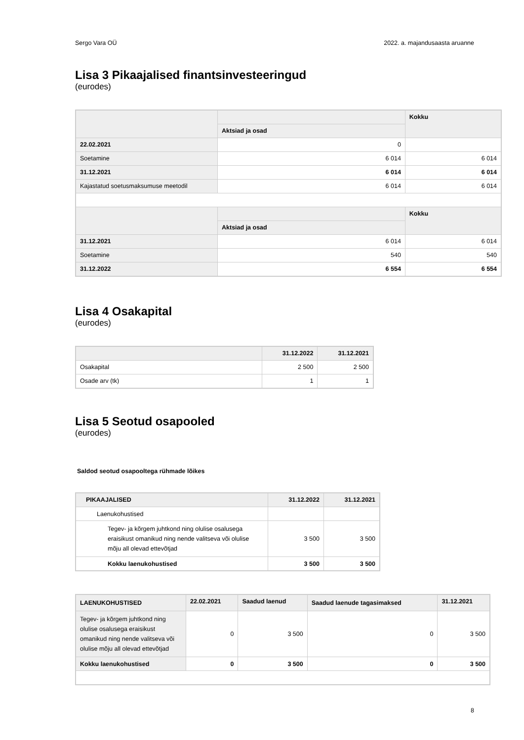Sergo Vara OÜ 2022. a. majandusaasta aruanne
Lisa 3 Pikaajalised finantsinvesteeringud
(eurodes)
| | | Kokku |
| --- | --- | --- |
| | Aktsiad ja osad | |
| 22.02.2021 | 0 | |
| Soetamine | 6 014 | 6 014 |
| 31.12.2021 | 6 014 | 6 014 |
| Kajastatud soetusmaksumuse meetodil | 6 014 | 6 014 |
| | | Kokku |
| | Aktsiad ja osad | |
| 31.12.2021 | 6 014 | 6 014 |
| Soetamine | 540 | 540 |
| 31.12.2022 | 6 554 | 6 554 |
Lisa 4 Osakapital
(eurodes)
| | 31.12.2022 | 31.12.2021 |
| --- | --- | --- |
| Osakapital | 2 500 | 2 500 |
| Osade arv (tk) | 1 | 1 |
Lisa 5 Seotud osapooled
(eurodes)
Saldod seotud osapooltega rühmade lõikes
| PIKAAJALISED | 31.12.2022 | 31.12.2021 |
| --- | --- | --- |
| Laenukohustised | | |
| Tegev- ja kõrgem juhtkond ning olulise osalusega eraisikust omanikud ning nende valitseva või olulise mõju all olevad ettevõtjad | 3 500 | 3 500 |
| Kokku laenukohustised | 3 500 | 3 500 |
| LAENUKOHUSTISED | 22.02.2021 | Saadud laenud | Saadud laenude tagasimaksed | 31.12.2021 |
| --- | --- | --- | --- | --- |
| Tegev- ja kõrgem juhtkond ning olulise osalusega eraisikust omanikud ning nende valitseva või olulise mõju all olevad ettevõtjad | 0 | 3 500 | 0 | 3 500 |
| Kokku laenukohustised | 0 | 3 500 | 0 | 3 500 |
8